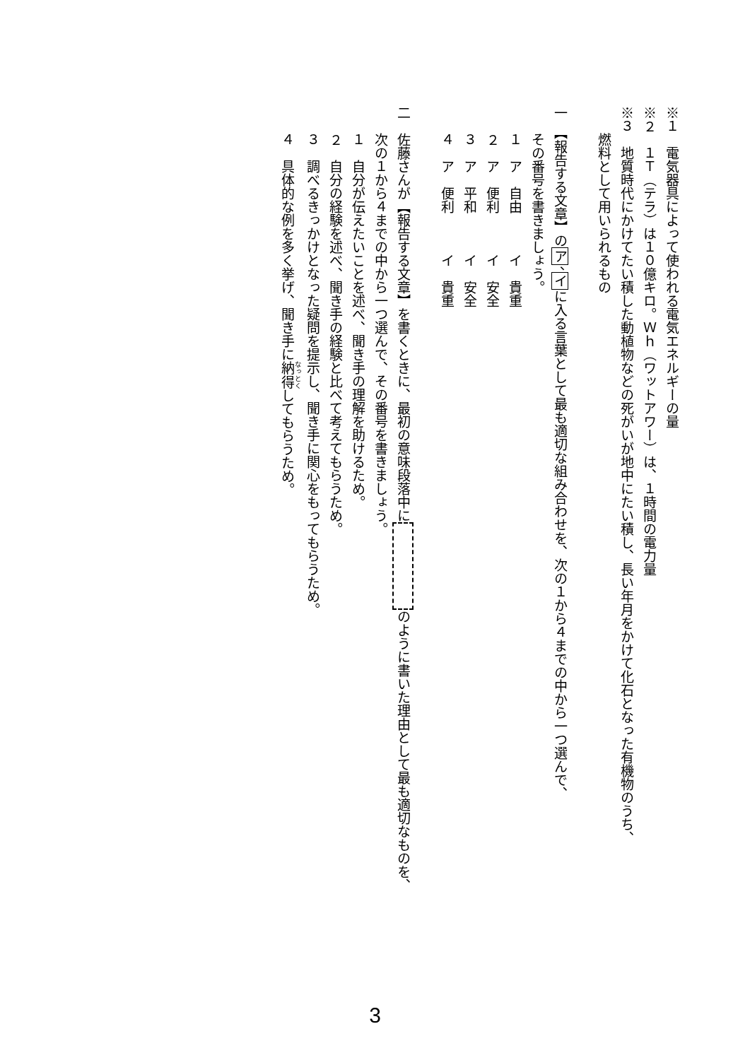※１　電気器具によって使われる電気エネルギーの量
※２　１Ｔ（テラ）は１０億キロ。Ｗｈ（ワットアワー）は、１時間の電力量
※３　地質時代にかけてたい積した動植物などの死がいが地中にたい積し、長い年月をかけて化石となった有機物のうち、
燃料として用いられるもの
一　【報告する文章】のア、イに入る言葉として最も適切な組み合わせを、次の１から４までの中から一つ選んで、
その番号を書きましょう。
１　ア　自由　　　イ　貴重
２　ア　便利　　　イ　安全
３　ア　平和　　　イ　安全
４　ア　便利　　　イ　貴重
二　佐藤さんが【報告する文章】を書くときに、最初の意味段落中に のように書いた理由として最も適切なものを、
次の１から４までの中から一つ選んで、その番号を書きましょう。
１　自分が伝えたいことを述べ、聞き手の理解を助けるため。
２　自分の経験を述べ、聞き手の経験と比べて考えてもらうため。
３　調べるきっかけとなった疑問を提示し、聞き手に関心をもってもらうため。
４　具体的な例を多く挙げ、聞き手に納得してもらうため。
3